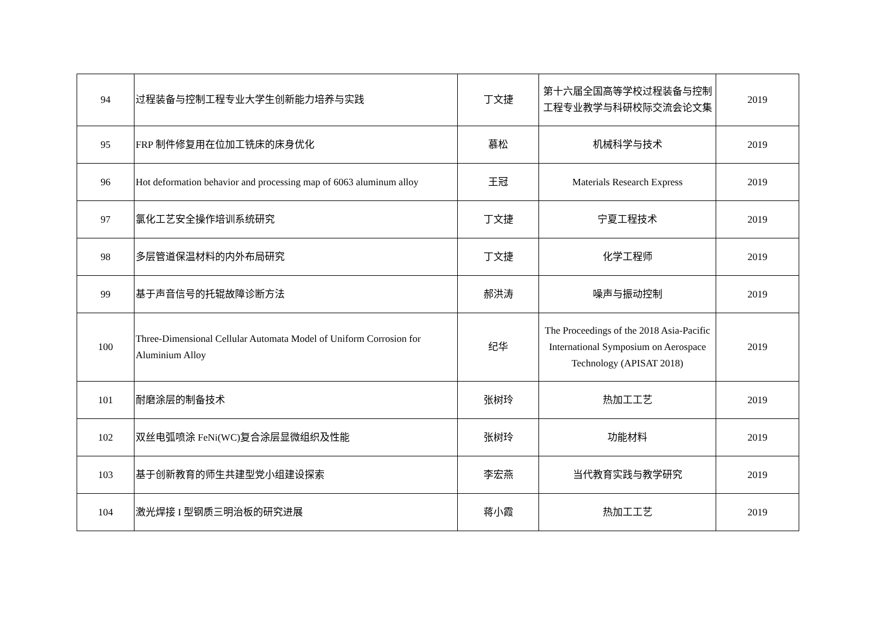| 94 | 过程装备与控制工程专业大学生创新能力培养与实践 | 丁文捷 | 第十六届全国高等学校过程装备与控制工程专业教学与科研校际交流会论文集 | 2019 |
| 95 | FRP 制件修复用在位加工铣床的床身优化 | 慕松 | 机械科学与技术 | 2019 |
| 96 | Hot deformation behavior and processing map of 6063 aluminum alloy | 王冠 | Materials Research Express | 2019 |
| 97 | 氯化工艺安全操作培训系统研究 | 丁文捷 | 宁夏工程技术 | 2019 |
| 98 | 多层管道保温材料的内外布局研究 | 丁文捷 | 化学工程师 | 2019 |
| 99 | 基于声音信号的托辊故障诊断方法 | 郝洪涛 | 噪声与振动控制 | 2019 |
| 100 | Three-Dimensional Cellular Automata Model of Uniform Corrosion for Aluminium Alloy | 纪华 | The Proceedings of the 2018 Asia-Pacific International Symposium on Aerospace Technology (APISAT 2018) | 2019 |
| 101 | 耐磨涂层的制备技术 | 张树玲 | 热加工工艺 | 2019 |
| 102 | 双丝电弧喷涂 FeNi(WC)复合涂层显微组织及性能 | 张树玲 | 功能材料 | 2019 |
| 103 | 基于创新教育的师生共建型党小组建设探索 | 李宏燕 | 当代教育实践与教学研究 | 2019 |
| 104 | 激光焊接 I 型钢质三明治板的研究进展 | 蒋小霞 | 热加工工艺 | 2019 |